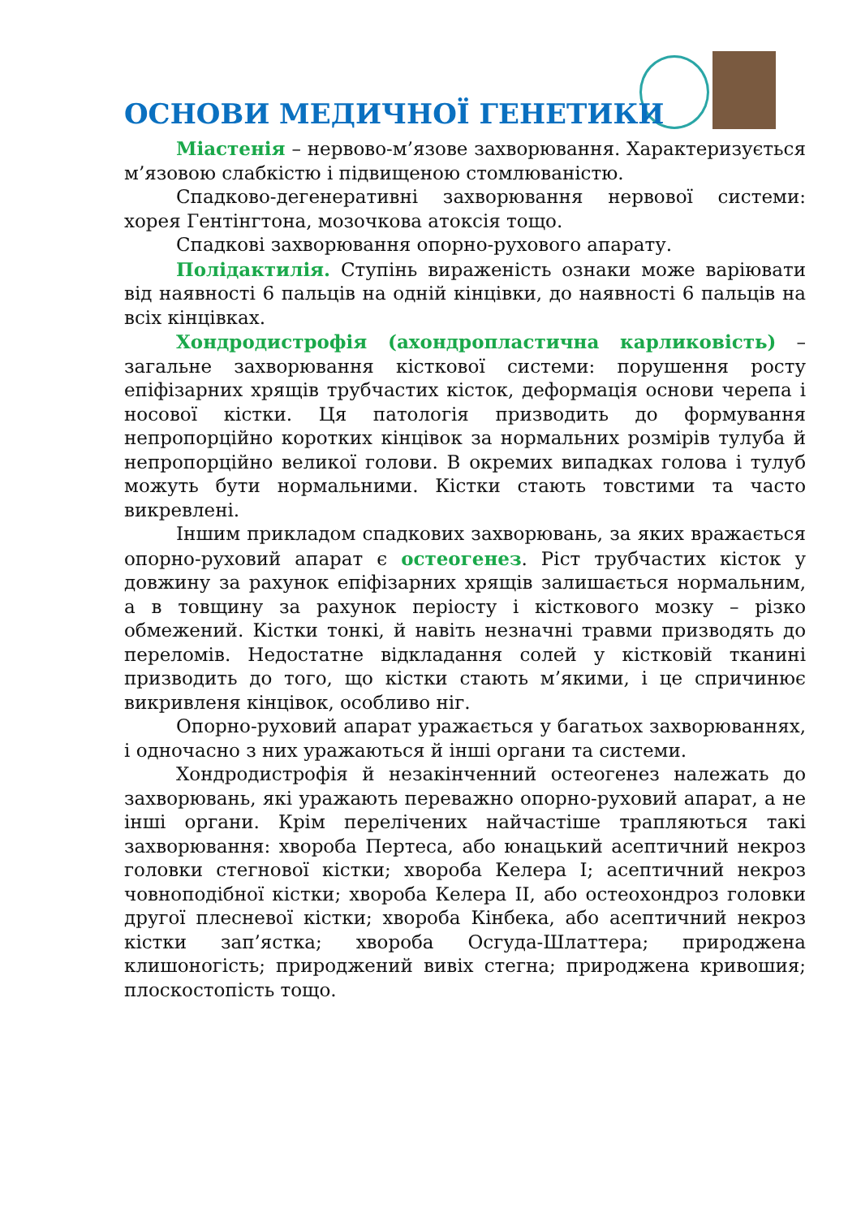ОСНОВИ МЕДИЧНОЇ ГЕНЕТИКИ
Міастенія – нервово-м’язове захворювання. Характеризується м’язовою слабкістю і підвищеною стомлюваністю.
Спадково-дегенеративні захворювання нервової системи: хорея Гентінгтона, мозочкова атоксія тощо.
Спадкові захворювання опорно-рухового апарату.
Полідактилія. Ступінь вираженість ознаки може варіювати від наявності 6 пальців на одній кінцівки, до наявності 6 пальців на всіх кінцівках.
Хондродистрофія (ахондропластична карликовість) – загальне захворювання кісткової системи: порушення росту епіфізарних хрящів трубчастих кісток, деформація основи черепа і носової кістки. Ця патологія призводить до формування непропорційно коротких кінцівок за нормальних розмірів тулуба й непропорційно великої голови. В окремих випадках голова і тулуб можуть бути нормальними. Кістки стають товстими та часто викревлені.
Іншим прикладом спадкових захворювань, за яких вражається опорно-руховий апарат є остеогенез. Ріст трубчастих кісток у довжину за рахунок епіфізарних хрящів залишається нормальним, а в товщину за рахунок періосту і кісткового мозку – різко обмежений. Кістки тонкі, й навіть незначні травми призводять до переломів. Недостатне відкладання солей у кістковій тканині призводить до того, що кістки стають м’якими, і це спричинює викривленя кінцівок, особливо ніг.
Опорно-руховий апарат уражається у багатьох захворюваннях, і одночасно з них уражаються й інші органи та системи.
Хондродистрофія й незакінченний остеогенез належать до захворювань, які уражають переважно опорно-руховий апарат, а не інші органи. Крім перелічених найчастіше трапляються такі захворювання: хвороба Пертеса, або юнацький асептичний некроз головки стегнової кістки; хвороба Келера I; асептичний некроз човноподібної кістки; хвороба Келера II, або остеохондроз головки другої плесневої кістки; хвороба Кінбека, або асептичний некроз кістки зап’ястка; хвороба Осгуда-Шлаттера; природжена клишоногість; природжений вивіх стегна; природжена кривошия; плоскостопість тощо.